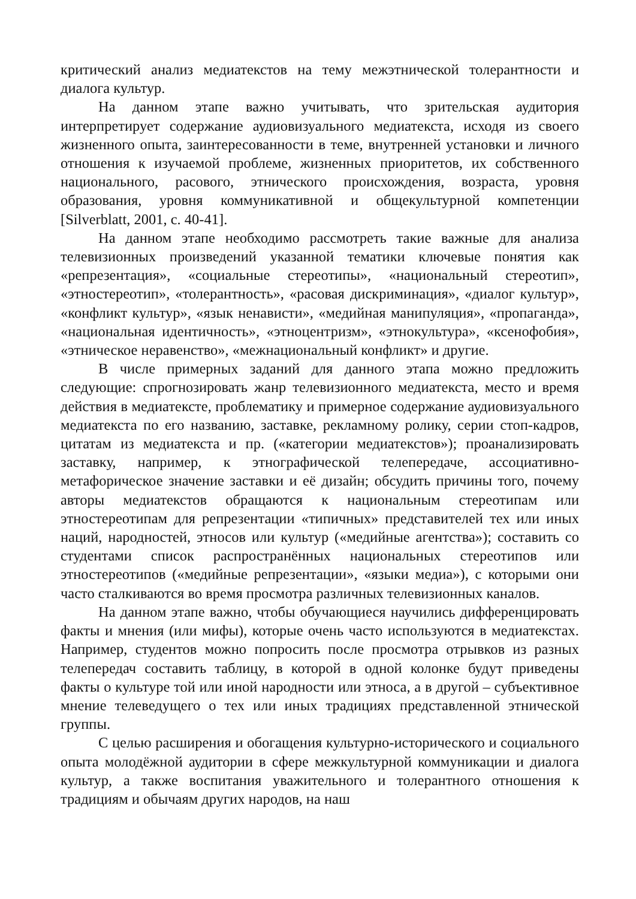критический анализ медиатекстов на тему межэтнической толерантности и диалога культур.
На данном этапе важно учитывать, что зрительская аудитория интерпретирует содержание аудиовизуального медиатекста, исходя из своего жизненного опыта, заинтересованности в теме, внутренней установки и личного отношения к изучаемой проблеме, жизненных приоритетов, их собственного национального, расового, этнического происхождения, возраста, уровня образования, уровня коммуникативной и общекультурной компетенции [Silverblatt, 2001, c. 40-41].
На данном этапе необходимо рассмотреть такие важные для анализа телевизионных произведений указанной тематики ключевые понятия как «репрезентация», «социальные стереотипы», «национальный стереотип», «этностереотип», «толерантность», «расовая дискриминация», «диалог культур», «конфликт культур», «язык ненависти», «медийная манипуляция», «пропаганда», «национальная идентичность», «этноцентризм», «этнокультура», «ксенофобия», «этническое неравенство», «межнациональный конфликт» и другие.
В числе примерных заданий для данного этапа можно предложить следующие: спрогнозировать жанр телевизионного медиатекста, место и время действия в медиатексте, проблематику и примерное содержание аудиовизуального медиатекста по его названию, заставке, рекламному ролику, серии стоп-кадров, цитатам из медиатекста и пр. («категории медиатекстов»); проанализировать заставку, например, к этнографической телепередаче, ассоциативно-метафорическое значение заставки и её дизайн; обсудить причины того, почему авторы медиатекстов обращаются к национальным стереотипам или этностереотипам для репрезентации «типичных» представителей тех или иных наций, народностей, этносов или культур («медийные агентства»); составить со студентами список распространённых национальных стереотипов или этностереотипов («медийные репрезентации», «языки медиа»), с которыми они часто сталкиваются во время просмотра различных телевизионных каналов.
На данном этапе важно, чтобы обучающиеся научились дифференцировать факты и мнения (или мифы), которые очень часто используются в медиатекстах. Например, студентов можно попросить после просмотра отрывков из разных телепередач составить таблицу, в которой в одной колонке будут приведены факты о культуре той или иной народности или этноса, а в другой – субъективное мнение телеведущего о тех или иных традициях представленной этнической группы.
С целью расширения и обогащения культурно-исторического и социального опыта молодёжной аудитории в сфере межкультурной коммуникации и диалога культур, а также воспитания уважительного и толерантного отношения к традициям и обычаям других народов, на наш